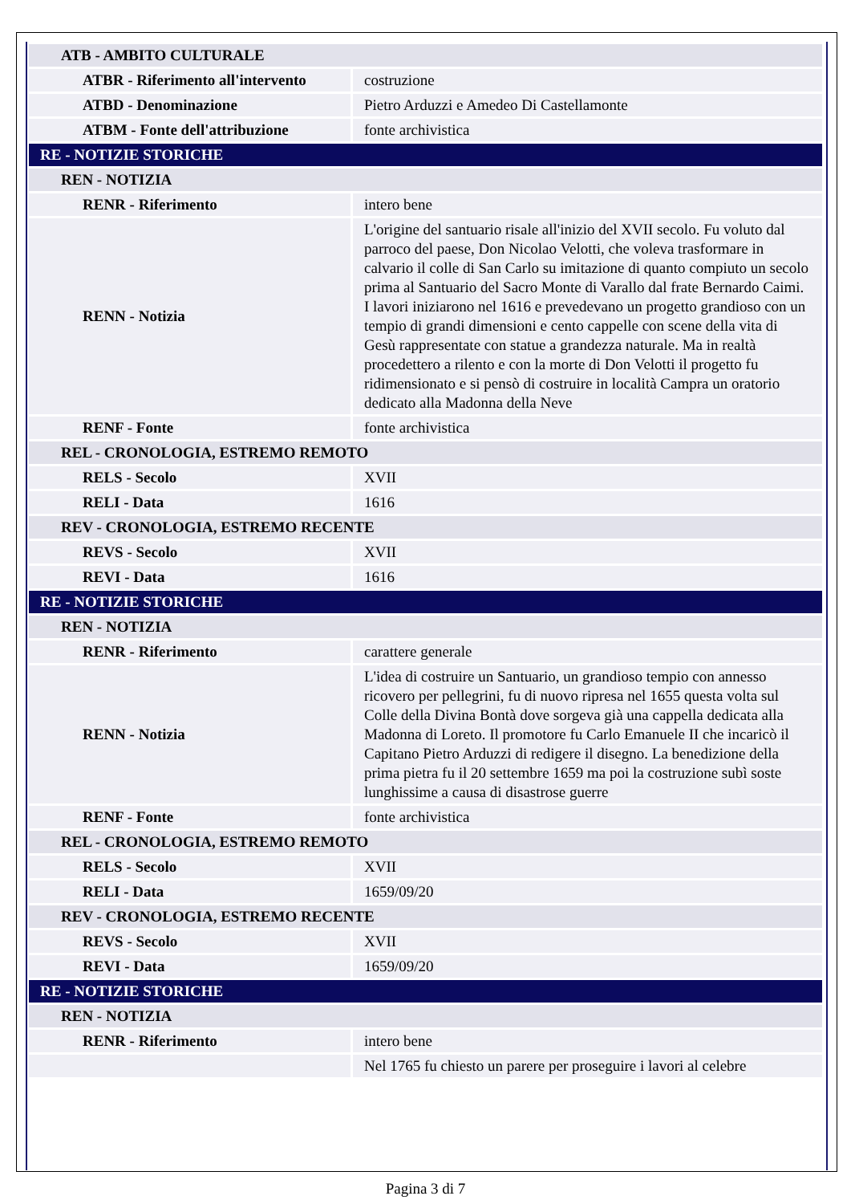| ATB - AMBITO CULTURALE | |
| ATBR - Riferimento all'intervento | costruzione |
| ATBD - Denominazione | Pietro Arduzzi e Amedeo Di Castellamonte |
| ATBM - Fonte dell'attribuzione | fonte archivistica |
| RE - NOTIZIE STORICHE | |
| REN - NOTIZIA | |
| RENR - Riferimento | intero bene |
| RENN - Notizia | L'origine del santuario risale all'inizio del XVII secolo. Fu voluto dal parroco del paese, Don Nicolao Velotti, che voleva trasformare in calvario il colle di San Carlo su imitazione di quanto compiuto un secolo prima al Santuario del Sacro Monte di Varallo dal frate Bernardo Caimi. I lavori iniziarono nel 1616 e prevedevano un progetto grandioso con un tempio di grandi dimensioni e cento cappelle con scene della vita di Gesù rappresentate con statue a grandezza naturale. Ma in realtà procedettero a rilento e con la morte di Don Velotti il progetto fu ridimensionato e si pensò di costruire in località Campra un oratorio dedicato alla Madonna della Neve |
| RENF - Fonte | fonte archivistica |
| REL - CRONOLOGIA, ESTREMO REMOTO | |
| RELS - Secolo | XVII |
| RELI - Data | 1616 |
| REV - CRONOLOGIA, ESTREMO RECENTE | |
| REVS - Secolo | XVII |
| REVI - Data | 1616 |
| RE - NOTIZIE STORICHE | |
| REN - NOTIZIA | |
| RENR - Riferimento | carattere generale |
| RENN - Notizia | L'idea di costruire un Santuario, un grandioso tempio con annesso ricovero per pellegrini, fu di nuovo ripresa nel 1655 questa volta sul Colle della Divina Bontà dove sorgeva già una cappella dedicata alla Madonna di Loreto. Il promotore fu Carlo Emanuele II che incaricò il Capitano Pietro Arduzzi di redigere il disegno. La benedizione della prima pietra fu il 20 settembre 1659 ma poi la costruzione subì soste lunghissime a causa di disastrose guerre |
| RENF - Fonte | fonte archivistica |
| REL - CRONOLOGIA, ESTREMO REMOTO | |
| RELS - Secolo | XVII |
| RELI - Data | 1659/09/20 |
| REV - CRONOLOGIA, ESTREMO RECENTE | |
| REVS - Secolo | XVII |
| REVI - Data | 1659/09/20 |
| RE - NOTIZIE STORICHE | |
| REN - NOTIZIA | |
| RENR - Riferimento | intero bene |
| | Nel 1765 fu chiesto un parere per proseguire i lavori al celebre |
Pagina 3 di 7